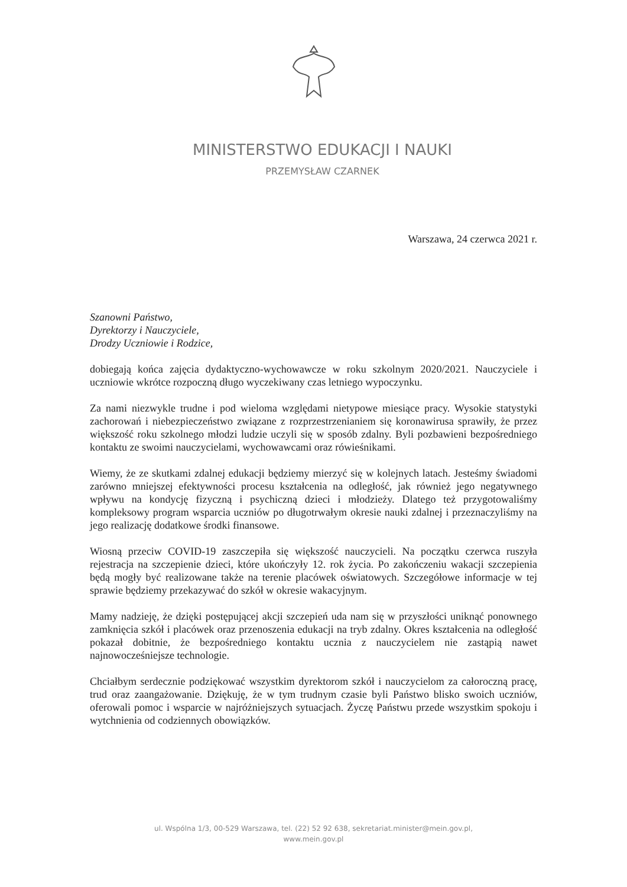MINISTERSTWO EDUKACJI I NAUKI
PRZEMYSŁAW CZARNEK
Warszawa, 24 czerwca 2021 r.
Szanowni Państwo,
Dyrektorzy i Nauczyciele,
Drodzy Uczniowie i Rodzice,
dobiegają końca zajęcia dydaktyczno-wychowawcze w roku szkolnym 2020/2021. Nauczyciele i uczniowie wkrótce rozpoczną długo wyczekiwany czas letniego wypoczynku.
Za nami niezwykle trudne i pod wieloma względami nietypowe miesiące pracy. Wysokie statystyki zachorowań i niebezpieczeństwo związane z rozprzestrzenianiem się koronawirusa sprawiły, że przez większość roku szkolnego młodzi ludzie uczyli się w sposób zdalny. Byli pozbawieni bezpośredniego kontaktu ze swoimi nauczycielami, wychowawcami oraz rówieśnikami.
Wiemy, że ze skutkami zdalnej edukacji będziemy mierzyć się w kolejnych latach. Jesteśmy świadomi zarówno mniejszej efektywności procesu kształcenia na odległość, jak również jego negatywnego wpływu na kondycję fizyczną i psychiczną dzieci i młodzieży. Dlatego też przygotowaliśmy kompleksowy program wsparcia uczniów po długotrwałym okresie nauki zdalnej i przeznaczyliśmy na jego realizację dodatkowe środki finansowe.
Wiosną przeciw COVID-19 zaszczepiła się większość nauczycieli. Na początku czerwca ruszyła rejestracja na szczepienie dzieci, które ukończyły 12. rok życia. Po zakończeniu wakacji szczepienia będą mogły być realizowane także na terenie placówek oświatowych. Szczegółowe informacje w tej sprawie będziemy przekazywać do szkół w okresie wakacyjnym.
Mamy nadzieję, że dzięki postępującej akcji szczepień uda nam się w przyszłości uniknąć ponownego zamknięcia szkół i placówek oraz przenoszenia edukacji na tryb zdalny. Okres kształcenia na odległość pokazał dobitnie, że bezpośredniego kontaktu ucznia z nauczycielem nie zastąpią nawet najnowocześniejsze technologie.
Chciałbym serdecznie podziękować wszystkim dyrektorom szkół i nauczycielom za całoroczną pracę, trud oraz zaangażowanie. Dziękuję, że w tym trudnym czasie byli Państwo blisko swoich uczniów, oferowali pomoc i wsparcie w najróżniejszych sytuacjach. Życzę Państwu przede wszystkim spokoju i wytchnienia od codziennych obowiązków.
ul. Wspólna 1/3, 00-529 Warszawa, tel. (22) 52 92 638, sekretariat.minister@mein.gov.pl,
www.mein.gov.pl